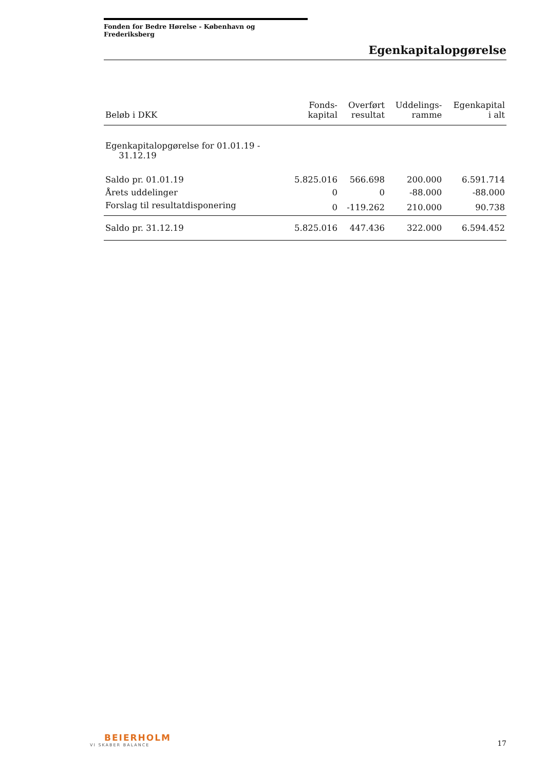Fonden for Bedre Hørelse - København og Frederiksberg
Egenkapitalopgørelse
| Beløb i DKK | Fonds- kapital | Overført resultat | Uddelings- ramme | Egenkapital i alt |
| --- | --- | --- | --- | --- |
| Egenkapitalopgørelse for 01.01.19 - 31.12.19 | | | | |
| Saldo pr. 01.01.19 | 5.825.016 | 566.698 | 200.000 | 6.591.714 |
| Årets uddelinger | 0 | 0 | -88.000 | -88.000 |
| Forslag til resultatdisponering | 0 | -119.262 | 210.000 | 90.738 |
| Saldo pr. 31.12.19 | 5.825.016 | 447.436 | 322.000 | 6.594.452 |
BEIERHOLM
VI SKABER BALANCE
17